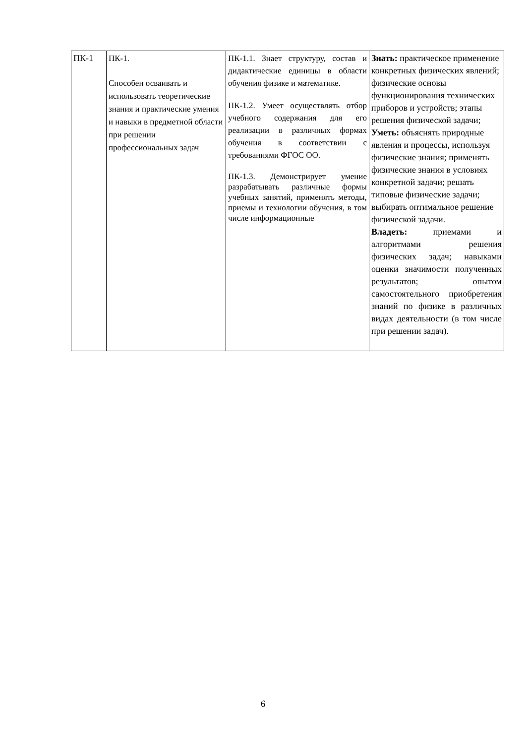| ПК-1 | ПК-1. Способен осваивать и использовать теоретические знания и практические умения и навыки в предметной области при решении профессиональных задач | ПК-1.1. Знает структуру, состав и дидактические единицы в области обучения физике и математике. ПК-1.2. Умеет осуществлять отбор учебного содержания для его реализации в различных формах обучения в соответствии с требованиями ФГОС ОО. ПК-1.3. Демонстрирует умение разрабатывать различные формы учебных занятий, применять методы, приемы и технологии обучения, в том числе информационные | Знать: практическое применение конкретных физических явлений; физические основы функционирования технических приборов и устройств; этапы решения физической задачи; Уметь: объяснять природные явления и процессы, используя физические знания; применять физические знания в условиях конкретной задачи; решать типовые физические задачи; выбирать оптимальное решение физической задачи. Владеть: приемами и алгоритмами решения физических задач; навыками оценки значимости полученных результатов; опытом самостоятельного приобретения знаний по физике в различных видах деятельности (в том числе при решении задач). |
6